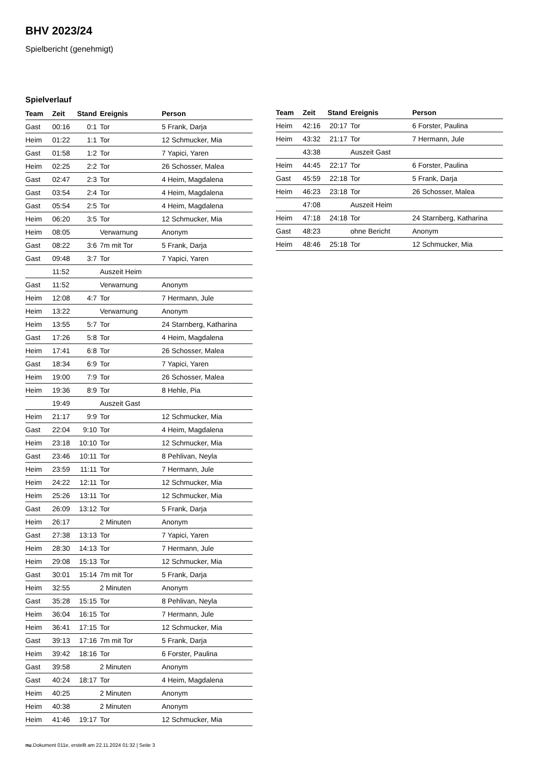BHV 2023/24
Spielbericht (genehmigt)
Spielverlauf
| Team | Zeit | Stand | Ereignis | Person |
| --- | --- | --- | --- | --- |
| Gast | 00:16 | 0:1 | Tor | 5 Frank, Darja |
| Heim | 01:22 | 1:1 | Tor | 12 Schmucker, Mia |
| Gast | 01:58 | 1:2 | Tor | 7 Yapici, Yaren |
| Heim | 02:25 | 2:2 | Tor | 26 Schosser, Malea |
| Gast | 02:47 | 2:3 | Tor | 4 Heim, Magdalena |
| Gast | 03:54 | 2:4 | Tor | 4 Heim, Magdalena |
| Gast | 05:54 | 2:5 | Tor | 4 Heim, Magdalena |
| Heim | 06:20 | 3:5 | Tor | 12 Schmucker, Mia |
| Heim | 08:05 | | Verwarnung | Anonym |
| Gast | 08:22 | 3:6 | 7m mit Tor | 5 Frank, Darja |
| Gast | 09:48 | 3:7 | Tor | 7 Yapici, Yaren |
| | 11:52 | | Auszeit Heim | |
| Gast | 11:52 | | Verwarnung | Anonym |
| Heim | 12:08 | 4:7 | Tor | 7 Hermann, Jule |
| Heim | 13:22 | | Verwarnung | Anonym |
| Heim | 13:55 | 5:7 | Tor | 24 Starnberg, Katharina |
| Gast | 17:26 | 5:8 | Tor | 4 Heim, Magdalena |
| Heim | 17:41 | 6:8 | Tor | 26 Schosser, Malea |
| Gast | 18:34 | 6:9 | Tor | 7 Yapici, Yaren |
| Heim | 19:00 | 7:9 | Tor | 26 Schosser, Malea |
| Heim | 19:36 | 8:9 | Tor | 8 Hehle, Pia |
| | 19:49 | | Auszeit Gast | |
| Heim | 21:17 | 9:9 | Tor | 12 Schmucker, Mia |
| Gast | 22:04 | 9:10 | Tor | 4 Heim, Magdalena |
| Heim | 23:18 | 10:10 | Tor | 12 Schmucker, Mia |
| Gast | 23:46 | 10:11 | Tor | 8 Pehlivan, Neyla |
| Heim | 23:59 | 11:11 | Tor | 7 Hermann, Jule |
| Heim | 24:22 | 12:11 | Tor | 12 Schmucker, Mia |
| Heim | 25:26 | 13:11 | Tor | 12 Schmucker, Mia |
| Gast | 26:09 | 13:12 | Tor | 5 Frank, Darja |
| Heim | 26:17 | | 2 Minuten | Anonym |
| Gast | 27:38 | 13:13 | Tor | 7 Yapici, Yaren |
| Heim | 28:30 | 14:13 | Tor | 7 Hermann, Jule |
| Heim | 29:08 | 15:13 | Tor | 12 Schmucker, Mia |
| Gast | 30:01 | 15:14 | 7m mit Tor | 5 Frank, Darja |
| Heim | 32:55 | | 2 Minuten | Anonym |
| Gast | 35:28 | 15:15 | Tor | 8 Pehlivan, Neyla |
| Heim | 36:04 | 16:15 | Tor | 7 Hermann, Jule |
| Heim | 36:41 | 17:15 | Tor | 12 Schmucker, Mia |
| Gast | 39:13 | 17:16 | 7m mit Tor | 5 Frank, Darja |
| Heim | 39:42 | 18:16 | Tor | 6 Forster, Paulina |
| Gast | 39:58 | | 2 Minuten | Anonym |
| Gast | 40:24 | 18:17 | Tor | 4 Heim, Magdalena |
| Heim | 40:25 | | 2 Minuten | Anonym |
| Heim | 40:38 | | 2 Minuten | Anonym |
| Heim | 41:46 | 19:17 | Tor | 12 Schmucker, Mia |
| Team | Zeit | Stand | Ereignis | Person |
| --- | --- | --- | --- | --- |
| Heim | 42:16 | 20:17 | Tor | 6 Forster, Paulina |
| Heim | 43:32 | 21:17 | Tor | 7 Hermann, Jule |
| | 43:38 | | Auszeit Gast | |
| Heim | 44:45 | 22:17 | Tor | 6 Forster, Paulina |
| Gast | 45:59 | 22:18 | Tor | 5 Frank, Darja |
| Heim | 46:23 | 23:18 | Tor | 26 Schosser, Malea |
| | 47:08 | | Auszeit Heim | |
| Heim | 47:18 | 24:18 | Tor | 24 Starnberg, Katharina |
| Gast | 48:23 | | ohne Bericht | Anonym |
| Heim | 48:46 | 25:18 | Tor | 12 Schmucker, Mia |
nu.Dokument 011e, erstellt am 22.11.2024 01:32 | Seite 3